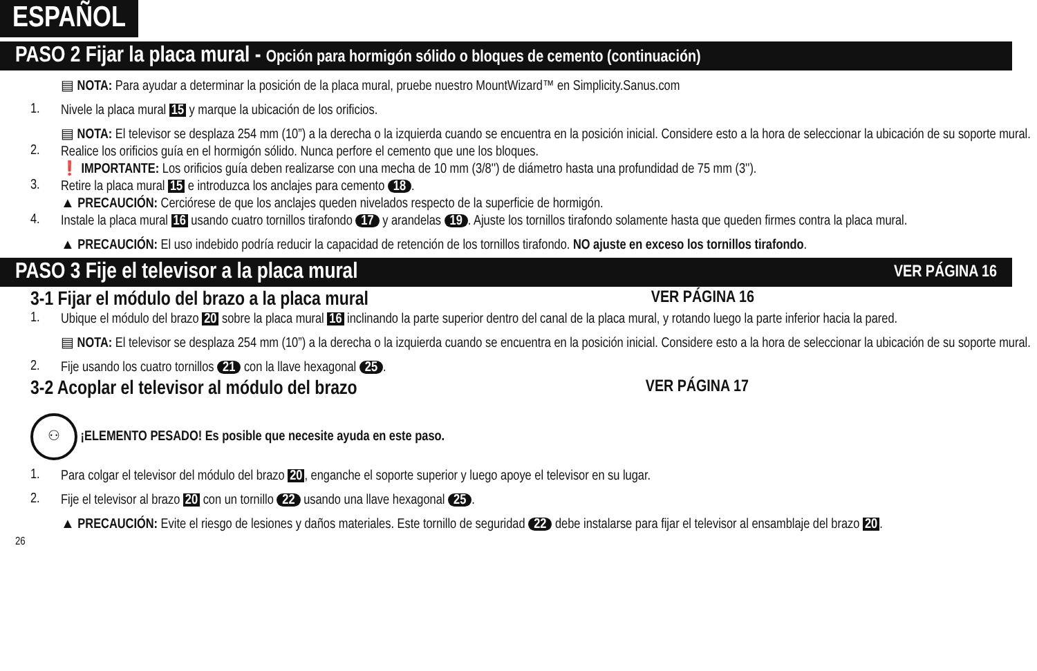ESPAÑOL
PASO 2 Fijar la placa mural - Opción para hormigón sólido o bloques de cemento (continuación)
▤ NOTA: Para ayudar a determinar la posición de la placa mural, pruebe nuestro MountWizard™ en Simplicity.Sanus.com
1.
Nivele la placa mural 15 y marque la ubicación de los orificios.
▤ NOTA: El televisor se desplaza 254 mm (10”) a la derecha o la izquierda cuando se encuentra en la posición inicial. Considere esto a la hora de seleccionar la ubicación de su soporte mural.
2.
Realice los orificios guía en el hormigón sólido. Nunca perfore el cemento que une los bloques.
❗ IMPORTANTE: Los orificios guía deben realizarse con una mecha de 10 mm (3/8'') de diámetro hasta una profundidad de 75 mm (3'').
3.
Retire la placa mural 15 e introduzca los anclajes para cemento 18.
▲ PRECAUCIÓN: Cerciórese de que los anclajes queden nivelados respecto de la superficie de hormigón.
4.
Instale la placa mural 16 usando cuatro tornillos tirafondo 17 y arandelas 19. Ajuste los tornillos tirafondo solamente hasta que queden firmes contra la placa mural.
▲ PRECAUCIÓN: El uso indebido podría reducir la capacidad de retención de los tornillos tirafondo. NO ajuste en exceso los tornillos tirafondo.
PASO 3 Fije el televisor a la placa mural VER PÁGINA 16
3-1 Fijar el módulo del brazo a la placa mural VER PÁGINA 16
1.
Ubique el módulo del brazo 20 sobre la placa mural 16 inclinando la parte superior dentro del canal de la placa mural, y rotando luego la parte inferior hacia la pared.
▤ NOTA: El televisor se desplaza 254 mm (10”) a la derecha o la izquierda cuando se encuentra en la posición inicial. Considere esto a la hora de seleccionar la ubicación de su soporte mural.
2.
Fije usando los cuatro tornillos 21 con la llave hexagonal 25.
3-2 Acoplar el televisor al módulo del brazo VER PÁGINA 17
⚇ ¡ELEMENTO PESADO! Es posible que necesite ayuda en este paso.
1.
Para colgar el televisor del módulo del brazo 20, enganche el soporte superior y luego apoye el televisor en su lugar.
2.
Fije el televisor al brazo 20 con un tornillo 22 usando una llave hexagonal 25.
▲ PRECAUCIÓN: Evite el riesgo de lesiones y daños materiales. Este tornillo de seguridad 22 debe instalarse para fijar el televisor al ensamblaje del brazo 20.
26